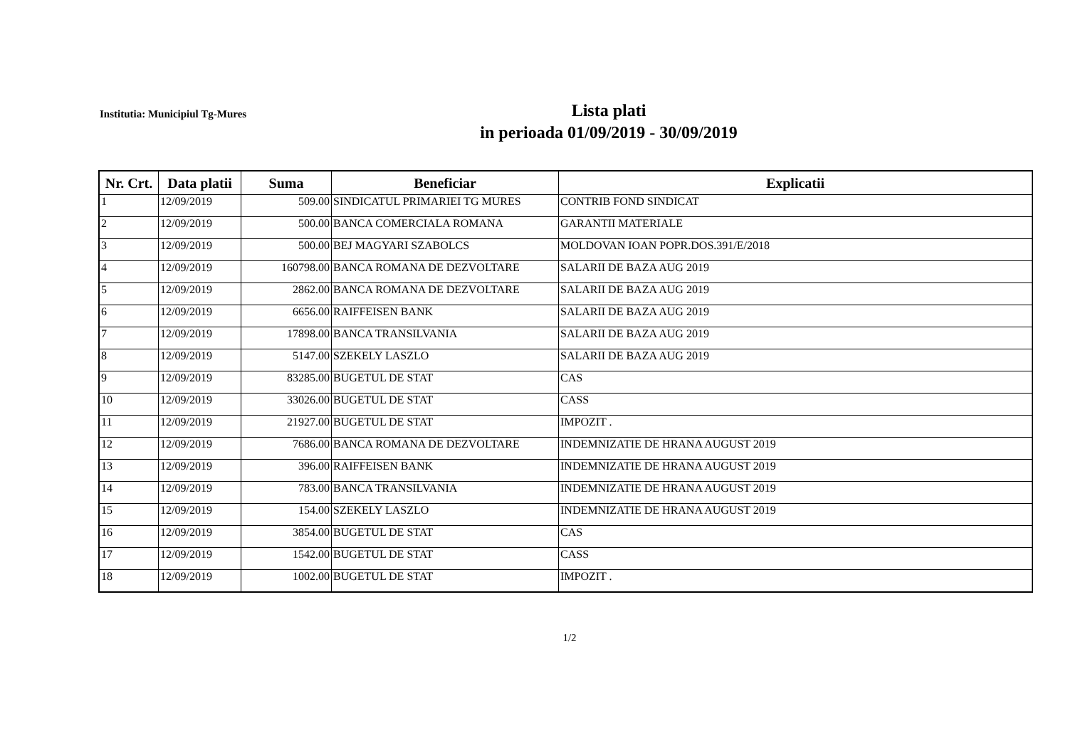Institutia: Municipiul Tg-Mures
Lista plati
in perioada 01/09/2019 - 30/09/2019
| Nr. Crt. | Data platii | Suma | Beneficiar | Explicatii |
| --- | --- | --- | --- | --- |
| 1 | 12/09/2019 | 509.00 | SINDICATUL PRIMARIEI TG MURES | CONTRIB FOND SINDICAT |
| 2 | 12/09/2019 | 500.00 | BANCA COMERCIALA ROMANA | GARANTII MATERIALE |
| 3 | 12/09/2019 | 500.00 | BEJ MAGYARI SZABOLCS | MOLDOVAN IOAN POPR.DOS.391/E/2018 |
| 4 | 12/09/2019 | 160798.00 | BANCA ROMANA DE DEZVOLTARE | SALARII DE BAZA AUG 2019 |
| 5 | 12/09/2019 | 2862.00 | BANCA ROMANA DE DEZVOLTARE | SALARII DE BAZA AUG 2019 |
| 6 | 12/09/2019 | 6656.00 | RAIFFEISEN BANK | SALARII DE BAZA AUG 2019 |
| 7 | 12/09/2019 | 17898.00 | BANCA TRANSILVANIA | SALARII DE BAZA AUG 2019 |
| 8 | 12/09/2019 | 5147.00 | SZEKELY LASZLO | SALARII DE BAZA AUG 2019 |
| 9 | 12/09/2019 | 83285.00 | BUGETUL DE STAT | CAS |
| 10 | 12/09/2019 | 33026.00 | BUGETUL DE STAT | CASS |
| 11 | 12/09/2019 | 21927.00 | BUGETUL DE STAT | IMPOZIT . |
| 12 | 12/09/2019 | 7686.00 | BANCA ROMANA DE DEZVOLTARE | INDEMNIZATIE DE HRANA AUGUST 2019 |
| 13 | 12/09/2019 | 396.00 | RAIFFEISEN BANK | INDEMNIZATIE DE HRANA AUGUST 2019 |
| 14 | 12/09/2019 | 783.00 | BANCA TRANSILVANIA | INDEMNIZATIE DE HRANA AUGUST 2019 |
| 15 | 12/09/2019 | 154.00 | SZEKELY LASZLO | INDEMNIZATIE DE HRANA AUGUST 2019 |
| 16 | 12/09/2019 | 3854.00 | BUGETUL DE STAT | CAS |
| 17 | 12/09/2019 | 1542.00 | BUGETUL DE STAT | CASS |
| 18 | 12/09/2019 | 1002.00 | BUGETUL DE STAT | IMPOZIT . |
1/2